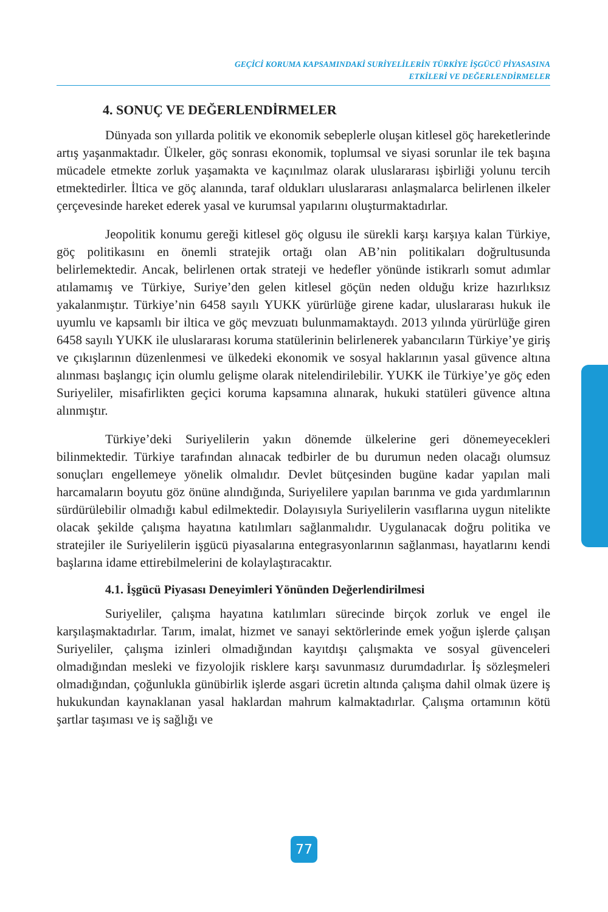GEÇİCİ KORUMA KAPSAMINDAKİ SURİYELİLERİN TÜRKİYE İŞGÜCÜ PİYASASINA
ETKİLERİ VE DEĞERLENDİRMELER
4. SONUÇ VE DEĞERLENDİRMELER
Dünyada son yıllarda politik ve ekonomik sebeplerle oluşan kitlesel göç hareketlerinde artış yaşanmaktadır. Ülkeler, göç sonrası ekonomik, toplumsal ve siyasi sorunlar ile tek başına mücadele etmekte zorluk yaşamakta ve kaçınılmaz olarak uluslararası işbirliği yolunu tercih etmektedirler. İltica ve göç alanında, taraf oldukları uluslararası anlaşmalarca belirlenen ilkeler çerçevesinde hareket ederek yasal ve kurumsal yapılarını oluşturmaktadırlar.
Jeopolitik konumu gereği kitlesel göç olgusu ile sürekli karşı karşıya kalan Türkiye, göç politikasını en önemli stratejik ortağı olan AB’nin politikaları doğrultusunda belirlemektedir. Ancak, belirlenen ortak strateji ve hedefler yönünde istikrarlı somut adımlar atılamamış ve Türkiye, Suriye’den gelen kitlesel göçün neden olduğu krize hazırlıksız yakalanmıştır. Türkiye’nin 6458 sayılı YUKK yürürlüğe girene kadar, uluslararası hukuk ile uyumlu ve kapsamlı bir iltica ve göç mevzuatı bulunmamaktaydı. 2013 yılında yürürlüğe giren 6458 sayılı YUKK ile uluslararası koruma statülerinin belirlenerek yabancıların Türkiye’ye giriş ve çıkışlarının düzenlenmesi ve ülkedeki ekonomik ve sosyal haklarının yasal güvence altına alınması başlangıç için olumlu gelişme olarak nitelendirilebilir. YUKK ile Türkiye’ye göç eden Suriyeliler, misafirlikten geçici koruma kapsamına alınarak, hukuki statüleri güvence altına alınmıştır.
Türkiye’deki Suriyelilerin yakın dönemde ülkelerine geri dönemeyecekleri bilinmektedir. Türkiye tarafından alınacak tedbirler de bu durumun neden olacağı olumsuz sonuçları engellemeye yönelik olmalıdır. Devlet bütçesinden bugüne kadar yapılan mali harcamaların boyutu göz önüne alındığında, Suriyelilere yapılan barınma ve gıda yardımlarının sürdürülebilir olmadığı kabul edilmektedir. Dolayısıyla Suriyelilerin vasıflarına uygun nitelikte olacak şekilde çalışma hayatına katılımları sağlanmalıdır. Uygulanacak doğru politika ve stratejiler ile Suriyelilerin işgücü piyasalarına entegrasyonlarının sağlanması, hayatlarını kendi başlarına idame ettirebilmelerini de kolaylaştıracaktır.
4.1. İşgücü Piyasası Deneyimleri Yönünden Değerlendirilmesi
Suriyeliler, çalışma hayatına katılımları sürecinde birçok zorluk ve engel ile karşılaşmaktadırlar. Tarım, imalat, hizmet ve sanayi sektörlerinde emek yoğun işlerde çalışan Suriyeliler, çalışma izinleri olmadığından kayıtdışı çalışmakta ve sosyal güvenceleri olmadığından mesleki ve fizyolojik risklere karşı savunmasız durumdadırlar. İş sözleşmeleri olmadığından, çoğunlukla günübirlik işlerde asgari ücretin altında çalışma dahil olmak üzere iş hukukundan kaynaklanan yasal haklardan mahrum kalmaktadırlar. Çalışma ortamının kötü şartlar taşıması ve iş sağlığı ve
77